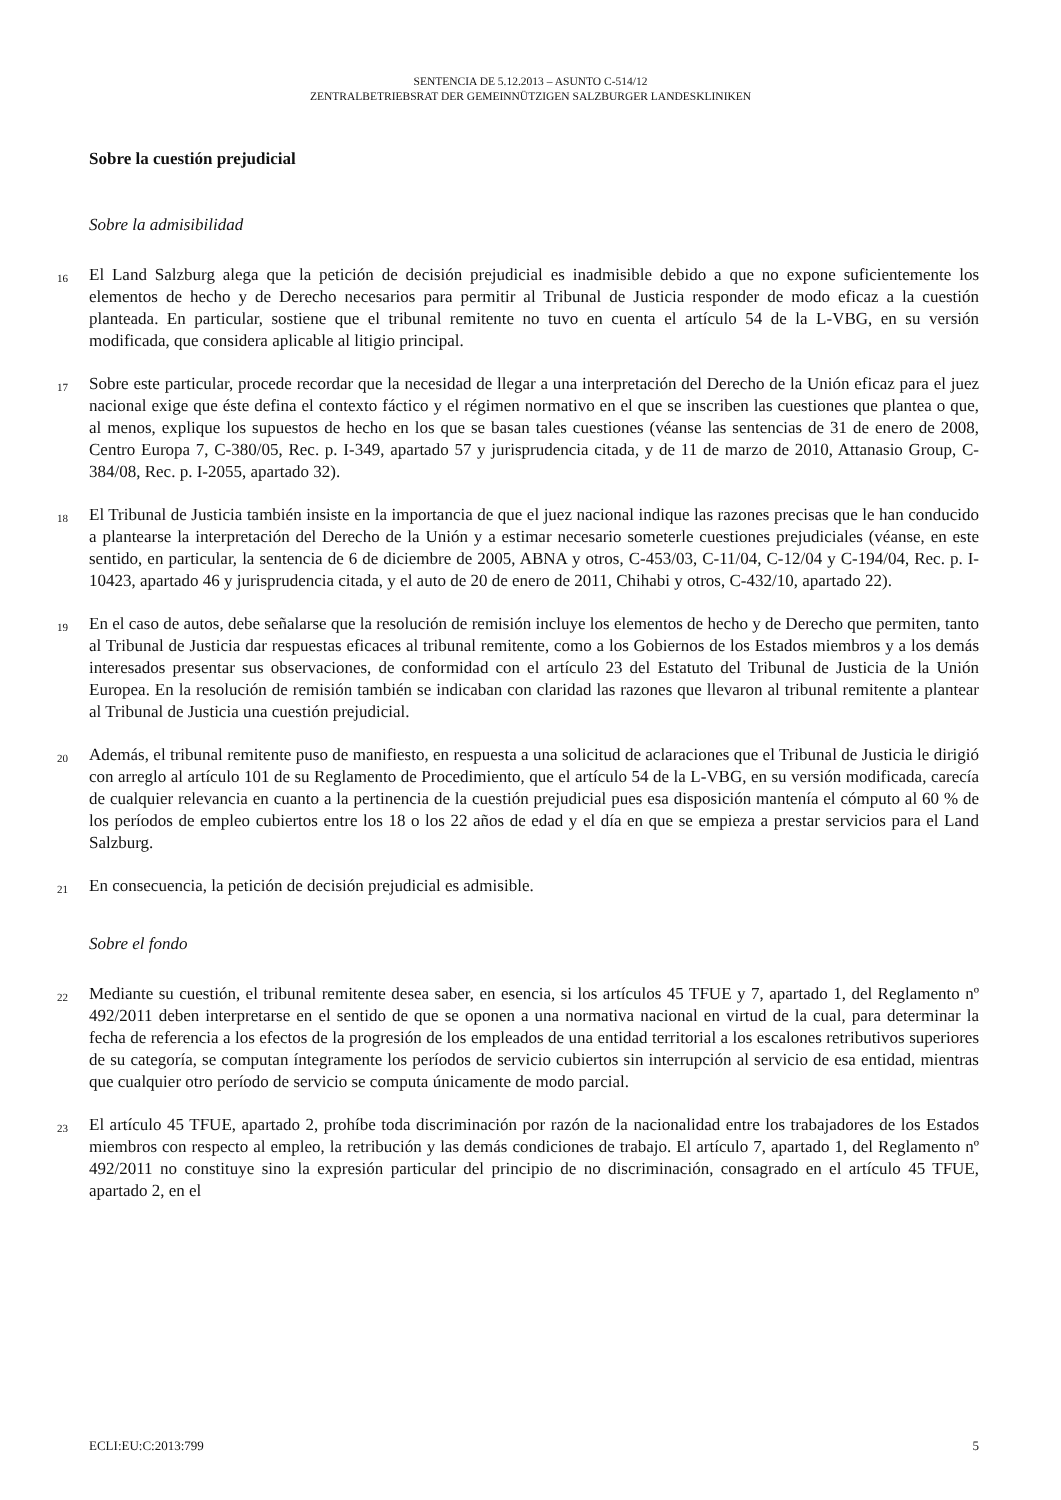SENTENCIA DE 5.12.2013 – ASUNTO C-514/12
ZENTRALBETRIEBSRAT DER GEMEINNÜTZIGEN SALZBURGER LANDESKLINIKEN
Sobre la cuestión prejudicial
Sobre la admisibilidad
16
El Land Salzburg alega que la petición de decisión prejudicial es inadmisible debido a que no expone suficientemente los elementos de hecho y de Derecho necesarios para permitir al Tribunal de Justicia responder de modo eficaz a la cuestión planteada. En particular, sostiene que el tribunal remitente no tuvo en cuenta el artículo 54 de la L-VBG, en su versión modificada, que considera aplicable al litigio principal.
17
Sobre este particular, procede recordar que la necesidad de llegar a una interpretación del Derecho de la Unión eficaz para el juez nacional exige que éste defina el contexto fáctico y el régimen normativo en el que se inscriben las cuestiones que plantea o que, al menos, explique los supuestos de hecho en los que se basan tales cuestiones (véanse las sentencias de 31 de enero de 2008, Centro Europa 7, C-380/05, Rec. p. I-349, apartado 57 y jurisprudencia citada, y de 11 de marzo de 2010, Attanasio Group, C-384/08, Rec. p. I-2055, apartado 32).
18
El Tribunal de Justicia también insiste en la importancia de que el juez nacional indique las razones precisas que le han conducido a plantearse la interpretación del Derecho de la Unión y a estimar necesario someterle cuestiones prejudiciales (véanse, en este sentido, en particular, la sentencia de 6 de diciembre de 2005, ABNA y otros, C-453/03, C-11/04, C-12/04 y C-194/04, Rec. p. I-10423, apartado 46 y jurisprudencia citada, y el auto de 20 de enero de 2011, Chihabi y otros, C-432/10, apartado 22).
19
En el caso de autos, debe señalarse que la resolución de remisión incluye los elementos de hecho y de Derecho que permiten, tanto al Tribunal de Justicia dar respuestas eficaces al tribunal remitente, como a los Gobiernos de los Estados miembros y a los demás interesados presentar sus observaciones, de conformidad con el artículo 23 del Estatuto del Tribunal de Justicia de la Unión Europea. En la resolución de remisión también se indicaban con claridad las razones que llevaron al tribunal remitente a plantear al Tribunal de Justicia una cuestión prejudicial.
20
Además, el tribunal remitente puso de manifiesto, en respuesta a una solicitud de aclaraciones que el Tribunal de Justicia le dirigió con arreglo al artículo 101 de su Reglamento de Procedimiento, que el artículo 54 de la L-VBG, en su versión modificada, carecía de cualquier relevancia en cuanto a la pertinencia de la cuestión prejudicial pues esa disposición mantenía el cómputo al 60 % de los períodos de empleo cubiertos entre los 18 o los 22 años de edad y el día en que se empieza a prestar servicios para el Land Salzburg.
21
En consecuencia, la petición de decisión prejudicial es admisible.
Sobre el fondo
22
Mediante su cuestión, el tribunal remitente desea saber, en esencia, si los artículos 45 TFUE y 7, apartado 1, del Reglamento nº 492/2011 deben interpretarse en el sentido de que se oponen a una normativa nacional en virtud de la cual, para determinar la fecha de referencia a los efectos de la progresión de los empleados de una entidad territorial a los escalones retributivos superiores de su categoría, se computan íntegramente los períodos de servicio cubiertos sin interrupción al servicio de esa entidad, mientras que cualquier otro período de servicio se computa únicamente de modo parcial.
23
El artículo 45 TFUE, apartado 2, prohíbe toda discriminación por razón de la nacionalidad entre los trabajadores de los Estados miembros con respecto al empleo, la retribución y las demás condiciones de trabajo. El artículo 7, apartado 1, del Reglamento nº 492/2011 no constituye sino la expresión particular del principio de no discriminación, consagrado en el artículo 45 TFUE, apartado 2, en el
ECLI:EU:C:2013:799 5